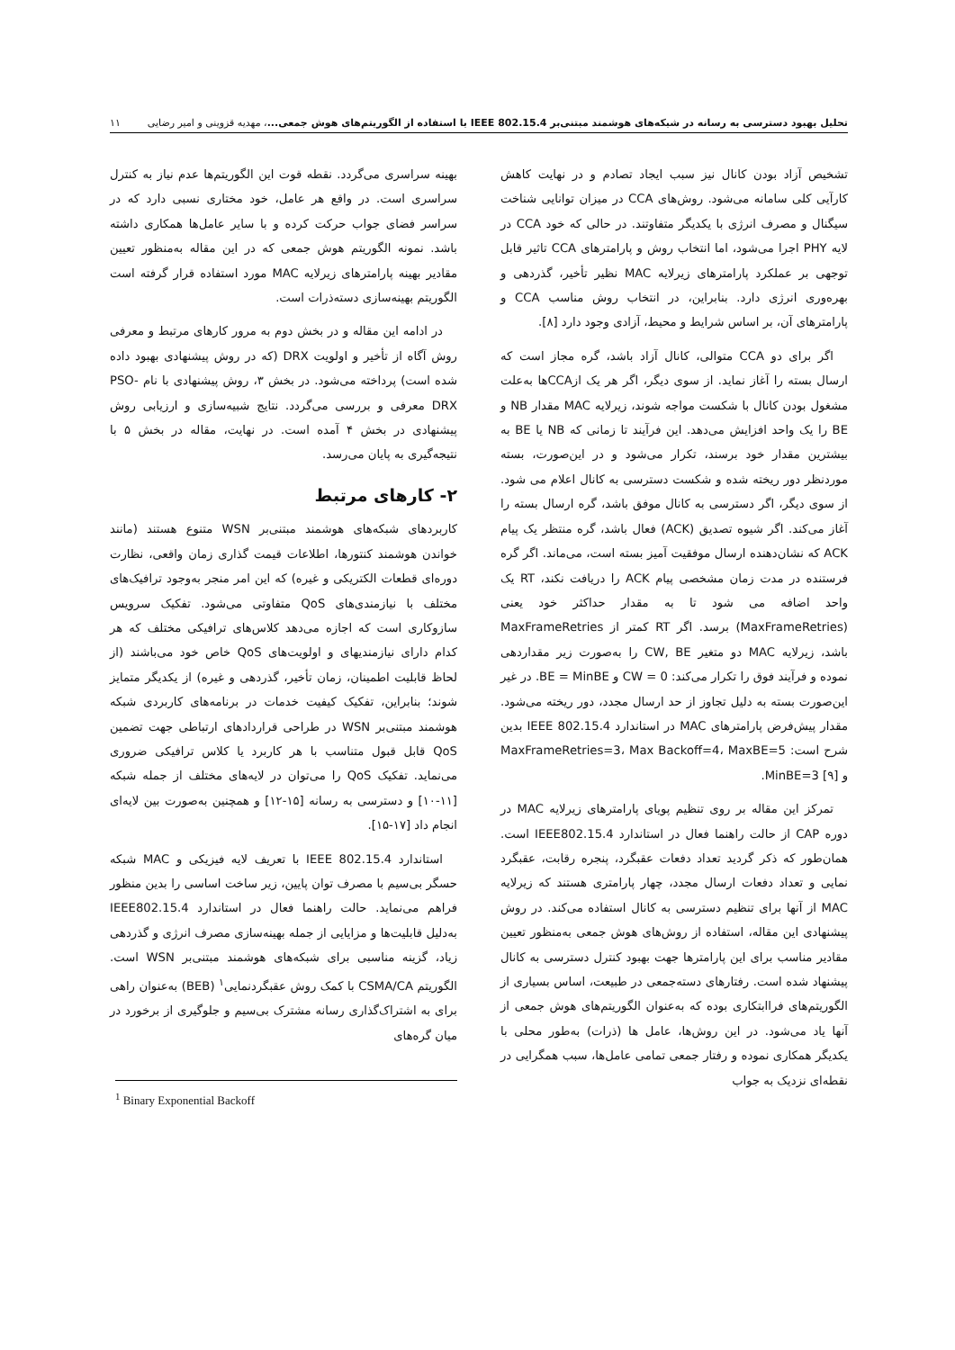تحلیل بهبود دسترسی به رسانه در شبکه‌های هوشمند مبتنی‌بر IEEE 802.15.4 با استفاده از الگوریتم‌های هوش جمعی...، مهدیه قزوینی و امیر رضایی ۱۱
تشخیص آزاد بودن کانال نیز سبب ایجاد تصادم و در نهایت کاهش کارآیی کلی سامانه می‌شود. روش‌های CCA در میزان توانایی شناخت سیگنال و مصرف انرژی با یکدیگر متفاوتند. در حالی که خود CCA در لایه PHY اجرا می‌شود، اما انتخاب روش و پارامترهای CCA تاثیر قابل توجهی بر عملکرد پارامترهای زیرلایه MAC نظیر تأخیر، گذردهی و بهره‌وری انرژی دارد. بنابراین، در انتخاب روش مناسب CCA و پارامترهای آن، بر اساس شرایط و محیط، آزادی وجود دارد [۸].
اگر برای دو CCA متوالی، کانال آزاد باشد، گره مجاز است که ارسال بسته را آغاز نماید. از سوی دیگر، اگر هر یک ازCCAها به‌علت مشغول بودن کانال با شکست مواجه شوند، زیرلایه MAC مقدار NB و BE را یک واحد افزایش می‌دهد. این فرآیند تا زمانی که NB یا BE به بیشترین مقدار خود برسند، تکرار می‌شود و در این‌صورت، بسته موردنظر دور ریخته شده و شکست دسترسی به کانال اعلام می شود. از سوی دیگر، اگر دسترسی به کانال موفق باشد، گره ارسال بسته را آغاز می‌کند. اگر شیوه تصدیق (ACK) فعال باشد، گره منتظر یک پیام ACK که نشان‌دهنده ارسال موفقیت آمیز بسته است، می‌ماند. اگر گره فرستنده در مدت زمان مشخصی پیام ACK را دریافت نکند، RT یک واحد اضافه می شود تا به مقدار حداکثر خود یعنی (MaxFrameRetries) برسد. اگر RT کمتر از MaxFrameRetries باشد، زیرلایه MAC دو متغیر CW, BE را به‌صورت زیر مقداردهی نموده و فرآیند فوق را تکرار می‌کند: CW = 0 و BE = MinBE. در غیر این‌صورت بسته به دلیل تجاوز از حد ارسال مجدد، دور ریخته می‌شود. مقدار پیش‌فرض پارامترهای MAC در استاندارد IEEE 802.15.4 بدین شرح است: MaxFrameRetries=3، Max Backoff=4، MaxBE=5 و MinBE=3 [۹].
تمرکز این مقاله بر روی تنظیم پویای پارامترهای زیرلایه MAC در دوره CAP از حالت راهنما فعال در استاندارد IEEE802.15.4 است. همان‌طور که ذکر گردید تعداد دفعات عقبگرد، پنجره رقابت، عقبگرد نمایی و تعداد دفعات ارسال مجدد، چهار پارامتری هستند که زیرلایه MAC از آنها برای تنظیم دسترسی به کانال استفاده می‌کند. در روش پیشنهادی این مقاله، استفاده از روش‌های هوش جمعی به‌منظور تعیین مقادیر مناسب برای این پارامترها جهت بهبود کنترل دسترسی به کانال پیشنهاد شده است. رفتارهای دسته‌جمعی در طبیعت، اساس بسیاری از الگوریتم‌های فراابتکاری بوده که به‌عنوان الگوریتم‌های هوش جمعی از آنها یاد می‌شود. در این روش‌ها، عامل ها (ذرات) به‌طور محلی با یکدیگر همکاری نموده و رفتار جمعی تمامی عامل‌ها، سبب همگرایی در نقطه‌ای نزدیک به جواب
بهینه سراسری می‌گردد. نقطه قوت این الگوریتم‌ها عدم نیاز به کنترل سراسری است. در واقع هر عامل، خود مختاری نسبی دارد که در سراسر فضای جواب حرکت کرده و با سایر عامل‌ها همکاری داشته باشد. نمونه الگوریتم هوش جمعی که در این مقاله به‌منظور تعیین مقادیر بهینه پارامترهای زیرلایه MAC مورد استفاده قرار گرفته است الگوریتم بهینه‌سازی دسته‌ذرات است.
در ادامه این مقاله و در بخش دوم به مرور کارهای مرتبط و معرفی روش آگاه از تأخیر و اولویت DRX (که در روش پیشنهادی بهبود داده شده است) پرداخته می‌شود. در بخش ۳، روش پیشنهادی با نام PSO-DRX معرفی و بررسی می‌گردد. نتایج شبیه‌سازی و ارزیابی روش پیشنهادی در بخش ۴ آمده است. در نهایت، مقاله در بخش ۵ با نتیجه‌گیری به پایان می‌رسد.
۲- کارهای مرتبط
کاربردهای شبکه‌های هوشمند مبتنی‌بر WSN متنوع هستند (مانند خواندن هوشمند کنتورها، اطلاعات قیمت گذاری زمان واقعی، نظارت دوره‌ای قطعات الکتریکی و غیره) که این امر منجر به‌وجود ترافیک‌های مختلف با نیازمندی‌های QoS متفاوتی می‌شود. تفکیک سرویس سازوکاری است که اجازه می‌دهد کلاس‌های ترافیکی مختلف که هر کدام دارای نیازمندیهای و اولویت‌های QoS خاص خود می‌باشند (از لحاظ قابلیت اطمینان، زمان تأخیر، گذردهی و غیره) از یکدیگر متمایز شوند؛ بنابراین، تفکیک کیفیت خدمات در برنامه‌های کاربردی شبکه هوشمند مبتنی‌بر WSN در طراحی قراردادهای ارتباطی جهت تضمین QoS قابل قبول متناسب با هر کاربرد یا کلاس ترافیکی ضروری می‌نماید. تفکیک QoS را می‌توان در لایه‌های مختلف از جمله شبکه [۱۱-۱۰] و دسترسی به رسانه [۱۵-۱۲] و همچنین به‌صورت بین لایه‌ای انجام داد [۱۷-۱۵].
استاندارد IEEE 802.15.4 با تعریف لایه فیزیکی و MAC شبکه حسگر بی‌سیم با مصرف توان پایین، زیر ساخت اساسی را بدین منظور فراهم می‌نماید. حالت راهنما فعال در استاندارد IEEE802.15.4 به‌دلیل قابلیت‌ها و مزایایی از جمله بهینه‌سازی مصرف انرژی و گذردهی زیاد، گزینه مناسبی برای شبکه‌های هوشمند مبتنی‌بر WSN است. الگوریتم CSMA/CA با کمک روش عقبگردنمایی<sup>۱</sup> (BEB) به‌عنوان راهی برای به اشتراک‌گذاری رسانه مشترک بی‌سیم و جلوگیری از برخورد در میان گره‌های
<sup>1</sup> Binary Exponential Backoff